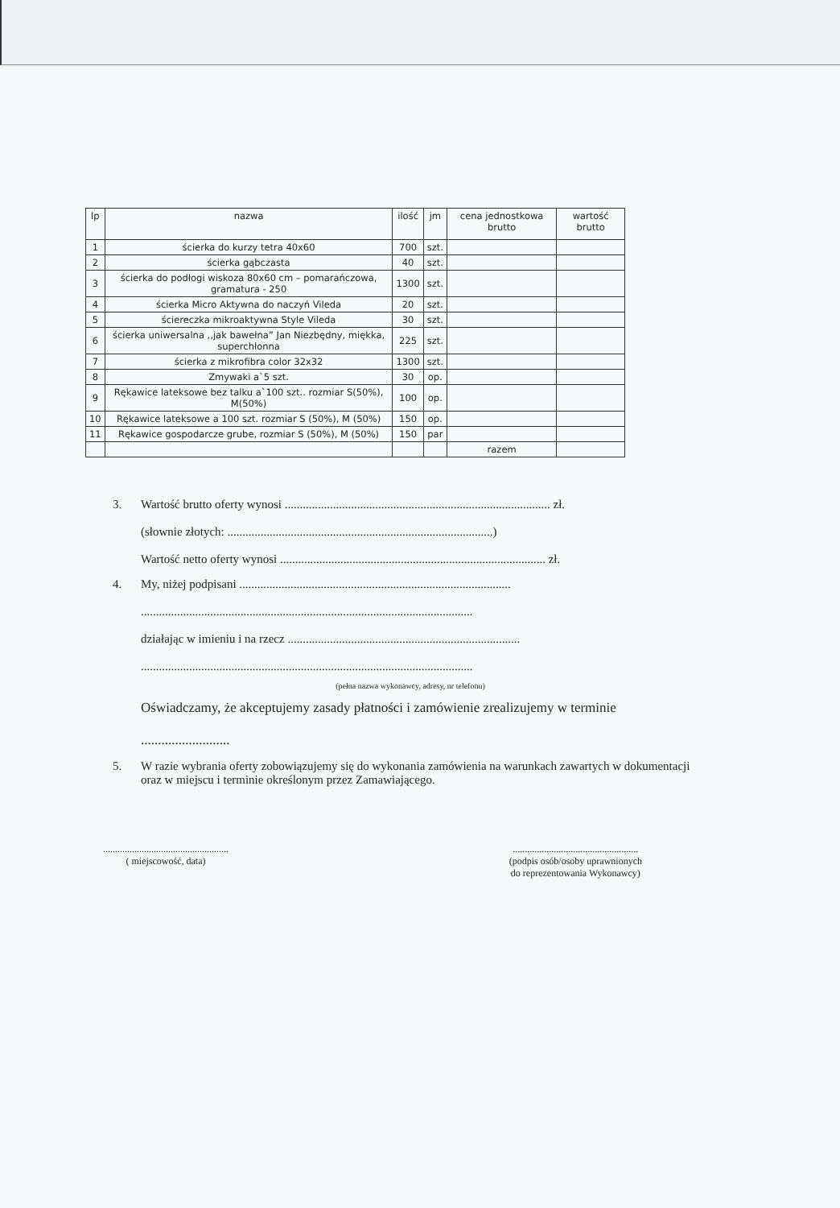| lp | nazwa | ilość | jm | cena jednostkowa brutto | wartość brutto |
| --- | --- | --- | --- | --- | --- |
| 1 | ścierka do kurzy tetra 40x60 | 700 | szt. | | |
| 2 | ścierka gąbczasta | 40 | szt. | | |
| 3 | ścierka do podłogi wiskoza 80x60 cm – pomarańczowa, gramatura - 250 | 1300 | szt. | | |
| 4 | ścierka Micro Aktywna do naczyń Vileda | 20 | szt. | | |
| 5 | ściereczka mikroaktywna Style Vileda | 30 | szt. | | |
| 6 | ścierka uniwersalna ,,jak bawełna” Jan Niezbędny, miękka, superchłonna | 225 | szt. | | |
| 7 | ścierka z mikrofibra color 32x32 | 1300 | szt. | | |
| 8 | Zmywaki a`5 szt. | 30 | op. | | |
| 9 | Rękawice lateksowe bez talku a`100 szt.. rozmiar S(50%), M(50%) | 100 | op. | | |
| 10 | Rękawice lateksowe a 100 szt. rozmiar S (50%), M (50%) | 150 | op. | | |
| 11 | Rękawice gospodarcze grube, rozmiar S (50%), M (50%) | 150 | par | | |
| | | | | razem | |
3. Wartość brutto oferty wynosi ........................................................................................ zł.
(słownie złotych: ........................................................................................)
Wartość netto oferty wynosi ........................................................................................ zł.
4. My, niżej podpisani ..........................................................................................
..............................................................................................................
działając w imieniu i na rzecz .............................................................................
..............................................................................................................
(pełna nazwa wykonawcy, adresy, nr telefonu)
Oświadczamy, że akceptujemy zasady płatności i zamówienie zrealizujemy w terminie
..........................
5. W razie wybrania oferty zobowiązujemy się do wykonania zamówienia na warunkach zawartych w dokumentacji oraz w miejscu i terminie określonym przez Zamawiającego.
....................................................
( miejscowość, data)
....................................................
(podpis osób/osoby uprawnionych
do reprezentowania Wykonawcy)